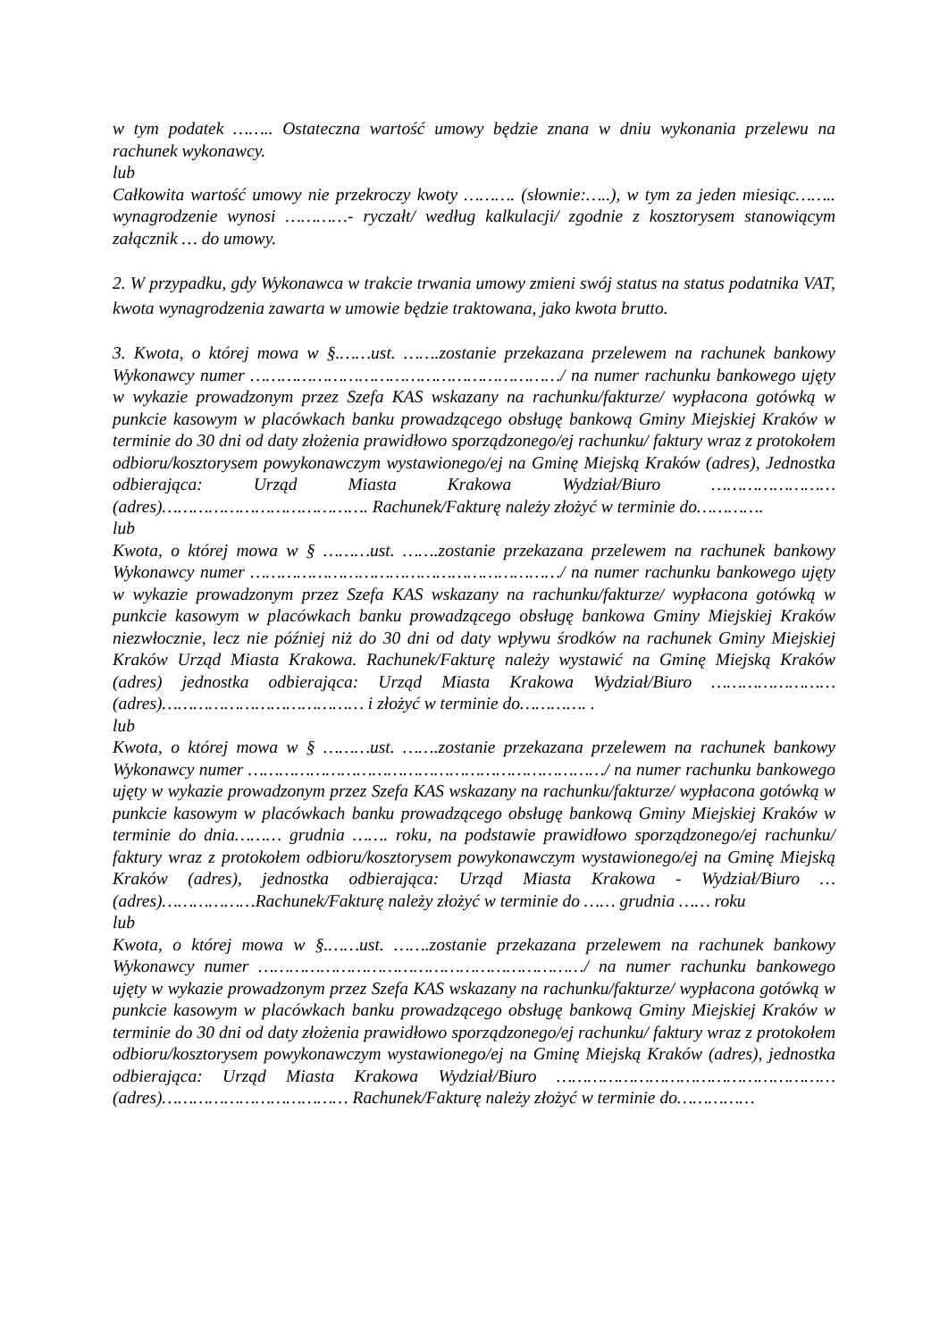w tym podatek …….. Ostateczna wartość umowy będzie znana w dniu wykonania przelewu na rachunek wykonawcy.
lub
Całkowita wartość umowy nie przekroczy kwoty ………. (słownie:…..), w tym za jeden miesiąc…….. wynagrodzenie wynosi …………- ryczałt/ według kalkulacji/ zgodnie z kosztorysem stanowiącym załącznik … do umowy.
2. W przypadku, gdy Wykonawca w trakcie trwania umowy zmieni swój status na status podatnika VAT, kwota wynagrodzenia zawarta w umowie będzie traktowana, jako kwota brutto.
3. Kwota, o której mowa w §.……ust. …….zostanie przekazana przelewem na rachunek bankowy Wykonawcy numer ……………………………………………………/ na numer rachunku bankowego ujęty w wykazie prowadzonym przez Szefa KAS wskazany na rachunku/fakturze/ wypłacona gotówką w punkcie kasowym w placówkach banku prowadzącego obsługę bankową Gminy Miejskiej Kraków w terminie do 30 dni od daty złożenia prawidłowo sporządzonego/ej rachunku/ faktury wraz z protokołem odbioru/kosztorysem powykonawczym wystawionego/ej na Gminę Miejską Kraków (adres), Jednostka odbierająca: Urząd Miasta Krakowa Wydział/Biuro …………………… (adres)…………………………………. Rachunek/Fakturę należy złożyć w terminie do………….
lub
Kwota, o której mowa w § ………ust. …….zostanie przekazana przelewem na rachunek bankowy Wykonawcy numer ……………………………………………………/ na numer rachunku bankowego ujęty w wykazie prowadzonym przez Szefa KAS wskazany na rachunku/fakturze/ wypłacona gotówką w punkcie kasowym w placówkach banku prowadzącego obsługę bankowa Gminy Miejskiej Kraków niezwłocznie, lecz nie później niż do 30 dni od daty wpływu środków na rachunek Gminy Miejskiej Kraków Urząd Miasta Krakowa. Rachunek/Fakturę należy wystawić na Gminę Miejską Kraków (adres) jednostka odbierająca: Urząd Miasta Krakowa Wydział/Biuro …………………… (adres)………………………………… i złożyć w terminie do…………. .
lub
Kwota, o której mowa w § ………ust. …….zostanie przekazana przelewem na rachunek bankowy Wykonawcy numer ……………………………………………………………/ na numer rachunku bankowego ujęty w wykazie prowadzonym przez Szefa KAS wskazany na rachunku/fakturze/ wypłacona gotówką w punkcie kasowym w placówkach banku prowadzącego obsługę bankową Gminy Miejskiej Kraków w terminie do dnia……… grudnia ……. roku, na podstawie prawidłowo sporządzonego/ej rachunku/ faktury wraz z protokołem odbioru/kosztorysem powykonawczym wystawionego/ej na Gminę Miejską Kraków (adres), jednostka odbierająca: Urząd Miasta Krakowa - Wydział/Biuro … (adres)………………Rachunek/Fakturę należy złożyć w terminie do …… grudnia …… roku
lub
Kwota, o której mowa w §.……ust. …….zostanie przekazana przelewem na rachunek bankowy Wykonawcy numer ………………………………………………………/ na numer rachunku bankowego ujęty w wykazie prowadzonym przez Szefa KAS wskazany na rachunku/fakturze/ wypłacona gotówką w punkcie kasowym w placówkach banku prowadzącego obsługę bankową Gminy Miejskiej Kraków w terminie do 30 dni od daty złożenia prawidłowo sporządzonego/ej rachunku/ faktury wraz z protokołem odbioru/kosztorysem powykonawczym wystawionego/ej na Gminę Miejską Kraków (adres), jednostka odbierająca: Urząd Miasta Krakowa Wydział/Biuro ……………………………………………… (adres)……………………………… Rachunek/Fakturę należy złożyć w terminie do……………